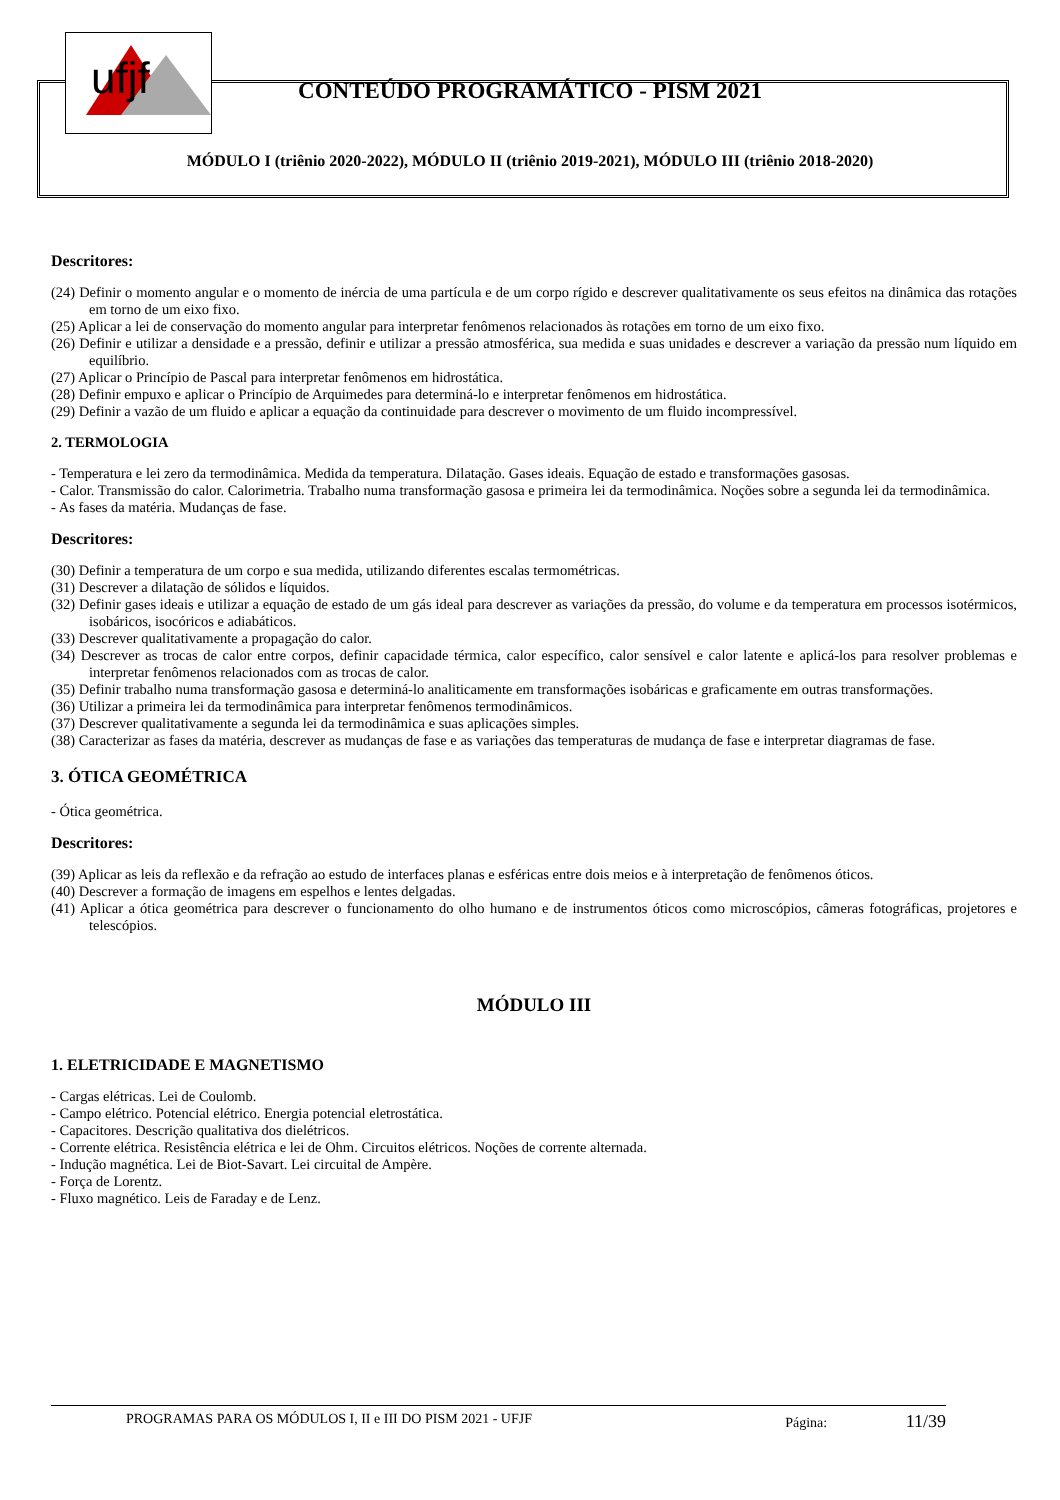ufjf
CONTEÚDO PROGRAMÁTICO - PISM 2021
MÓDULO I (triênio 2020-2022), MÓDULO II (triênio 2019-2021), MÓDULO III (triênio 2018-2020)
Descritores:
(24) Definir o momento angular e o momento de inércia de uma partícula e de um corpo rígido e descrever qualitativamente os seus efeitos na dinâmica das rotações em torno de um eixo fixo.
(25) Aplicar a lei de conservação do momento angular para interpretar fenômenos relacionados às rotações em torno de um eixo fixo.
(26) Definir e utilizar a densidade e a pressão, definir e utilizar a pressão atmosférica, sua medida e suas unidades e descrever a variação da pressão num líquido em equilíbrio.
(27) Aplicar o Princípio de Pascal para interpretar fenômenos em hidrostática.
(28) Definir empuxo e aplicar o Princípio de Arquimedes para determiná-lo e interpretar fenômenos em hidrostática.
(29) Definir a vazão de um fluido e aplicar a equação da continuidade para descrever o movimento de um fluido incompressível.
2. TERMOLOGIA
- Temperatura e lei zero da termodinâmica. Medida da temperatura. Dilatação. Gases ideais. Equação de estado e transformações gasosas.
- Calor. Transmissão do calor. Calorimetria. Trabalho numa transformação gasosa e primeira lei da termodinâmica. Noções sobre a segunda lei da termodinâmica.
- As fases da matéria. Mudanças de fase.
Descritores:
(30) Definir a temperatura de um corpo e sua medida, utilizando diferentes escalas termométricas.
(31) Descrever a dilatação de sólidos e líquidos.
(32) Definir gases ideais e utilizar a equação de estado de um gás ideal para descrever as variações da pressão, do volume e da temperatura em processos isotérmicos, isobáricos, isocóricos e adiabáticos.
(33) Descrever qualitativamente a propagação do calor.
(34) Descrever as trocas de calor entre corpos, definir capacidade térmica, calor específico, calor sensível e calor latente e aplicá-los para resolver problemas e interpretar fenômenos relacionados com as trocas de calor.
(35) Definir trabalho numa transformação gasosa e determiná-lo analiticamente em transformações isobáricas e graficamente em outras transformações.
(36) Utilizar a primeira lei da termodinâmica para interpretar fenômenos termodinâmicos.
(37) Descrever qualitativamente a segunda lei da termodinâmica e suas aplicações simples.
(38) Caracterizar as fases da matéria, descrever as mudanças de fase e as variações das temperaturas de mudança de fase e interpretar diagramas de fase.
3. ÓTICA GEOMÉTRICA
- Ótica geométrica.
Descritores:
(39) Aplicar as leis da reflexão e da refração ao estudo de interfaces planas e esféricas entre dois meios e à interpretação de fenômenos óticos.
(40) Descrever a formação de imagens em espelhos e lentes delgadas.
(41) Aplicar a ótica geométrica para descrever o funcionamento do olho humano e de instrumentos óticos como microscópios, câmeras fotográficas, projetores e telescópios.
MÓDULO III
1. ELETRICIDADE E MAGNETISMO
- Cargas elétricas. Lei de Coulomb.
- Campo elétrico. Potencial elétrico. Energia potencial eletrostática.
- Capacitores. Descrição qualitativa dos dielétricos.
- Corrente elétrica. Resistência elétrica e lei de Ohm. Circuitos elétricos. Noções de corrente alternada.
- Indução magnética. Lei de Biot-Savart. Lei circuital de Ampère.
- Força de Lorentz.
- Fluxo magnético. Leis de Faraday e de Lenz.
PROGRAMAS PARA OS MÓDULOS I, II e III DO PISM 2021 - UFJF Página: 11/39